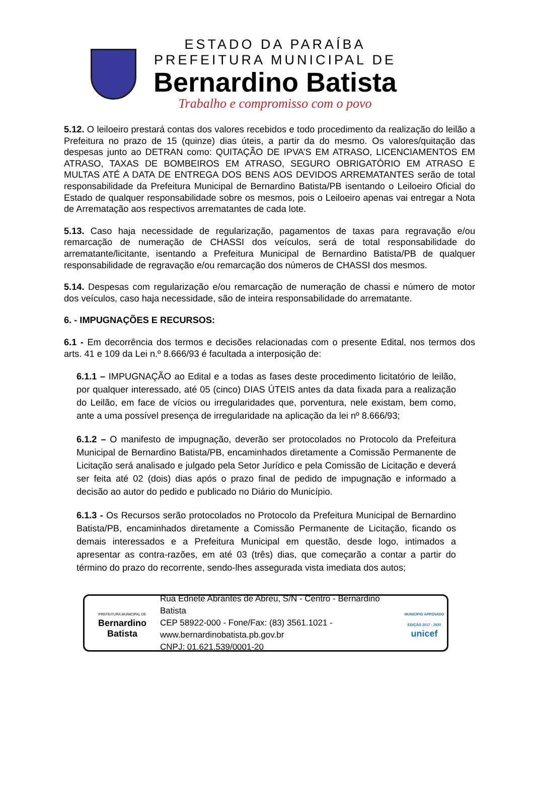ESTADO DA PARAÍBA
PREFEITURA MUNICIPAL DE
Bernardino Batista
Trabalho e compromisso com o povo
5.12. O leiloeiro prestará contas dos valores recebidos e todo procedimento da realização do leilão a Prefeitura no prazo de 15 (quinze) dias úteis, a partir da do mesmo. Os valores/quitação das despesas junto ao DETRAN como: QUITAÇÃO DE IPVA’S EM ATRASO, LICENCIAMENTOS EM ATRASO, TAXAS DE BOMBEIROS EM ATRASO, SEGURO OBRIGATÓRIO EM ATRASO E MULTAS ATÉ A DATA DE ENTREGA DOS BENS AOS DEVIDOS ARREMATANTES serão de total responsabilidade da Prefeitura Municipal de Bernardino Batista/PB isentando o Leiloeiro Oficial do Estado de qualquer responsabilidade sobre os mesmos, pois o Leiloeiro apenas vai entregar a Nota de Arrematação aos respectivos arrematantes de cada lote.
5.13. Caso haja necessidade de regularização, pagamentos de taxas para regravação e/ou remarcação de numeração de CHASSI dos veículos, será de total responsabilidade do arrematante/licitante, isentando a Prefeitura Municipal de Bernardino Batista/PB de qualquer responsabilidade de regravação e/ou remarcação dos números de CHASSI dos mesmos.
5.14. Despesas com regularização e/ou remarcação de numeração de chassi e número de motor dos veículos, caso haja necessidade, são de inteira responsabilidade do arrematante.
6. - IMPUGNAÇÕES E RECURSOS:
6.1 - Em decorrência dos termos e decisões relacionadas com o presente Edital, nos termos dos arts. 41 e 109 da Lei n.º 8.666/93 é facultada a interposição de:
6.1.1 – IMPUGNAÇÃO ao Edital e a todas as fases deste procedimento licitatório de leilão, por qualquer interessado, até 05 (cinco) DIAS ÚTEIS antes da data fixada para a realização do Leilão, em face de vícios ou irregularidades que, porventura, nele existam, bem como, ante a uma possível presença de irregularidade na aplicação da lei nº 8.666/93;
6.1.2 – O manifesto de impugnação, deverão ser protocolados no Protocolo da Prefeitura Municipal de Bernardino Batista/PB, encaminhados diretamente a Comissão Permanente de Licitação será analisado e julgado pela Setor Jurídico e pela Comissão de Licitação e deverá ser feita até 02 (dois) dias após o prazo final de pedido de impugnação e informado a decisão ao autor do pedido e publicado no Diário do Município.
6.1.3 - Os Recursos serão protocolados no Protocolo da Prefeitura Municipal de Bernardino Batista/PB, encaminhados diretamente a Comissão Permanente de Licitação, ficando os demais interessados e a Prefeitura Municipal em questão, desde logo, intimados a apresentar as contra-razões, em até 03 (três) dias, que começarão a contar a partir do término do prazo do recorrente, sendo-lhes assegurada vista imediata dos autos;
PREFEITURA MUNICIPAL DE
Bernardino
Batista
Rua Ednete Abrantes de Abreu, S/N - Centro - Bernardino Batista
CEP 58922-000 - Fone/Fax: (83) 3561.1021 - www.bernardinobatista.pb.gov.br
CNPJ: 01.621.539/0001-20
MUNICÍPIO APROVADO
EDIÇÃO 2017 - 2020
unicef